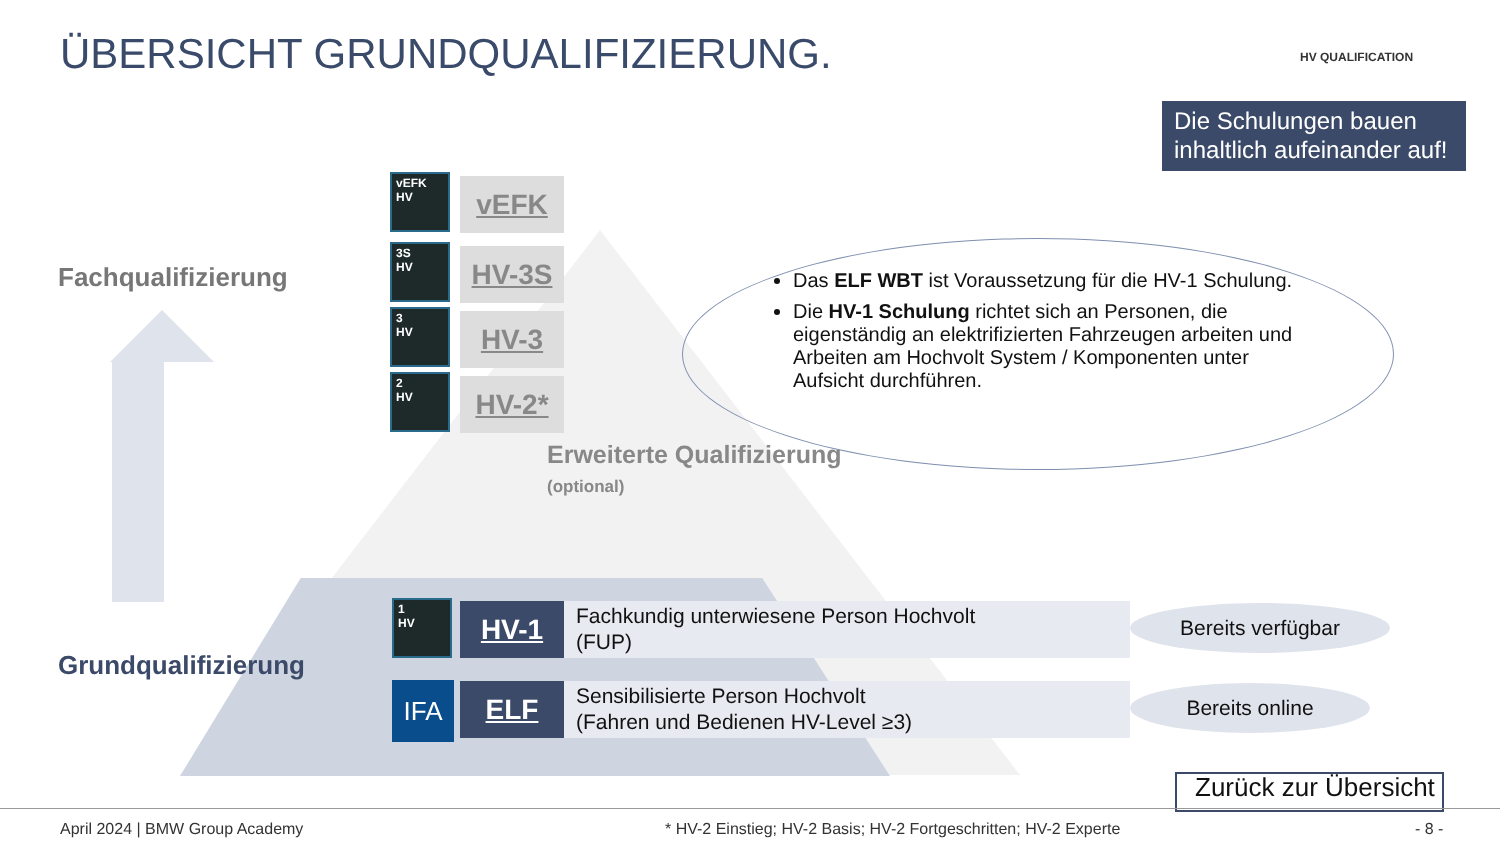ÜBERSICHT GRUNDQUALIFIZIERUNG. HV QUALIFICATION
Die Schulungen bauen inhaltlich aufeinander auf!
Fachqualifizierung
Grundqualifizierung
vEFK
HV
vEFK
3S
HV
HV-3S
3
HV
HV-3
2
HV
HV-2*
Erweiterte Qualifizierung
(optional)
Das ELF WBT ist Voraussetzung für die HV-1 Schulung.
Die HV-1 Schulung richtet sich an Personen, die eigenständig an elektrifizierten Fahrzeugen arbeiten und Arbeiten am Hochvolt System / Komponenten unter Aufsicht durchführen.
1
HV
HV-1
Fachkundig unterwiesene Person Hochvolt
(FUP)
Bereits verfügbar
IFA
ELF
Sensibilisierte Person Hochvolt
(Fahren und Bedienen HV-Level ≥3)
Bereits online
Zurück zur Übersicht
April 2024 | BMW Group Academy
* HV-2 Einstieg; HV-2 Basis; HV-2 Fortgeschritten; HV-2 Experte
- 8 -